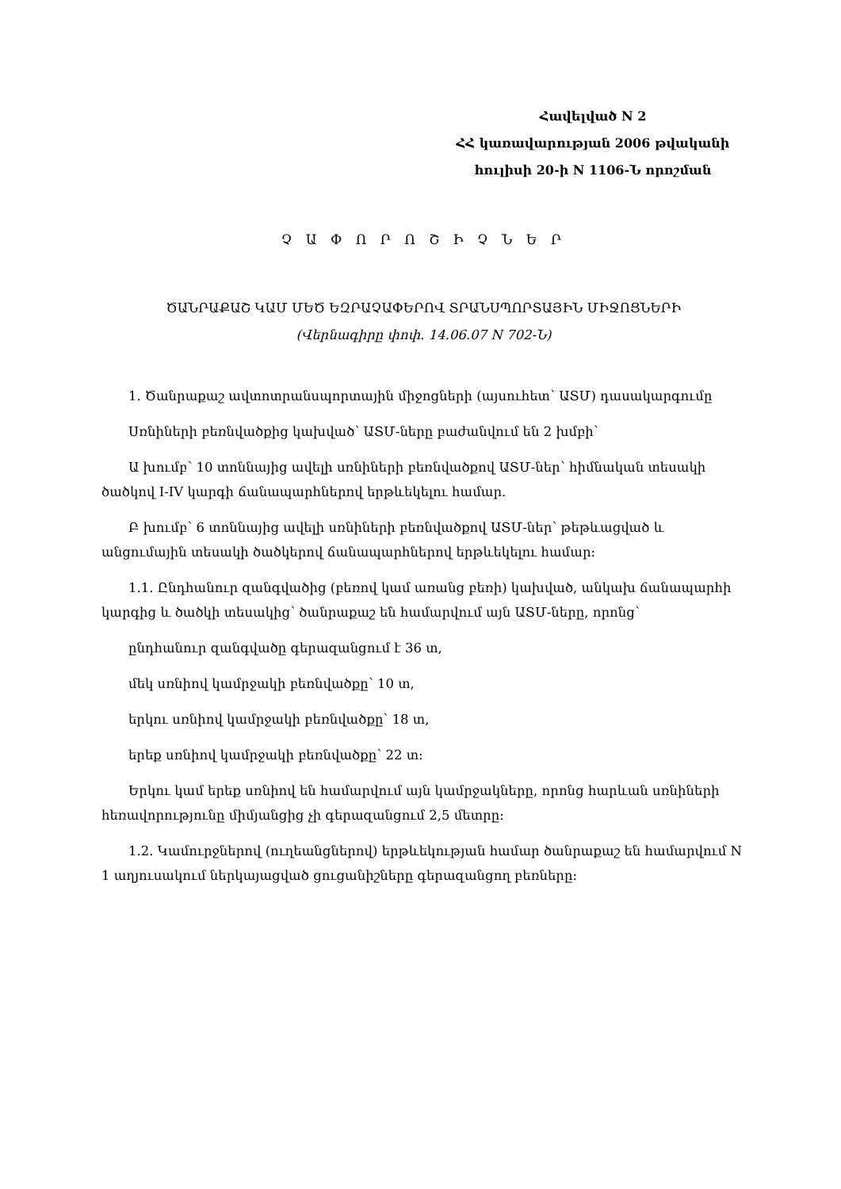Հավելված N 2
ՀՀ կառավարության 2006 թվականի
հուլիսի 20-ի N 1106-Ն որոշման
Չ Ա Փ Ո Ր Ո Շ Ի Չ Ն Ե Ր
ԾԱՆՐԱՔԱՇ ԿԱՄ ՄԵԾ ԵԶՐԱՉԱՓԵՐՈՎ ՏՐԱՆՍՊՈՐՏԱՅԻՆ ՄԻՋՈՑՆԵՐԻ
(Վերնագիրը փոփ. 14.06.07 N 702-Ն)
1. Ծանրաքաշ ավտոտրանսպորտային միջոցների (այսուհետ՝ ԱՏՄ) դասակարգումը
Սռնիների բեռնվածքից կախված՝ ԱՏՄ-ները բաժանվում են 2 խմբի՝
Ա խումբ՝ 10 տոննայից ավելի սռնիների բեռնվածքով ԱՏՄ-ներ՝ հիմնական տեսակի ծածկով I-IV կարգի ճանապարհներով երթևեկելու համար.
Բ խումբ՝ 6 տոննայից ավելի սռնիների բեռնվածքով ԱՏՄ-ներ՝ թեթևացված և անցումային տեսակի ծածկերով ճանապարհներով երթևեկելու համար:
1.1. Ընդհանուր զանգվածից (բեռով կամ առանց բեռի) կախված, անկախ ճանապարհի կարգից և ծածկի տեսակից՝ ծանրաքաշ են համարվում այն ԱՏՄ-ները, որոնց՝
ընդհանուր զանգվածը գերազանցում է 36 տ,
մեկ սռնիով կամրջակի բեռնվածքը՝ 10 տ,
երկու սռնիով կամրջակի բեռնվածքը՝ 18 տ,
երեք սռնիով կամրջակի բեռնվածքը՝ 22 տ:
Երկու կամ երեք սռնիով են համարվում այն կամրջակները, որոնց հարևան սռնիների հեռավորությունը միմյանցից չի գերազանցում 2,5 մետրը:
1.2. Կամուրջներով (ուղեանցներով) երթևեկության համար ծանրաքաշ են համարվում N 1 աղյուսակում ներկայացված ցուցանիշները գերազանցող բեռները: